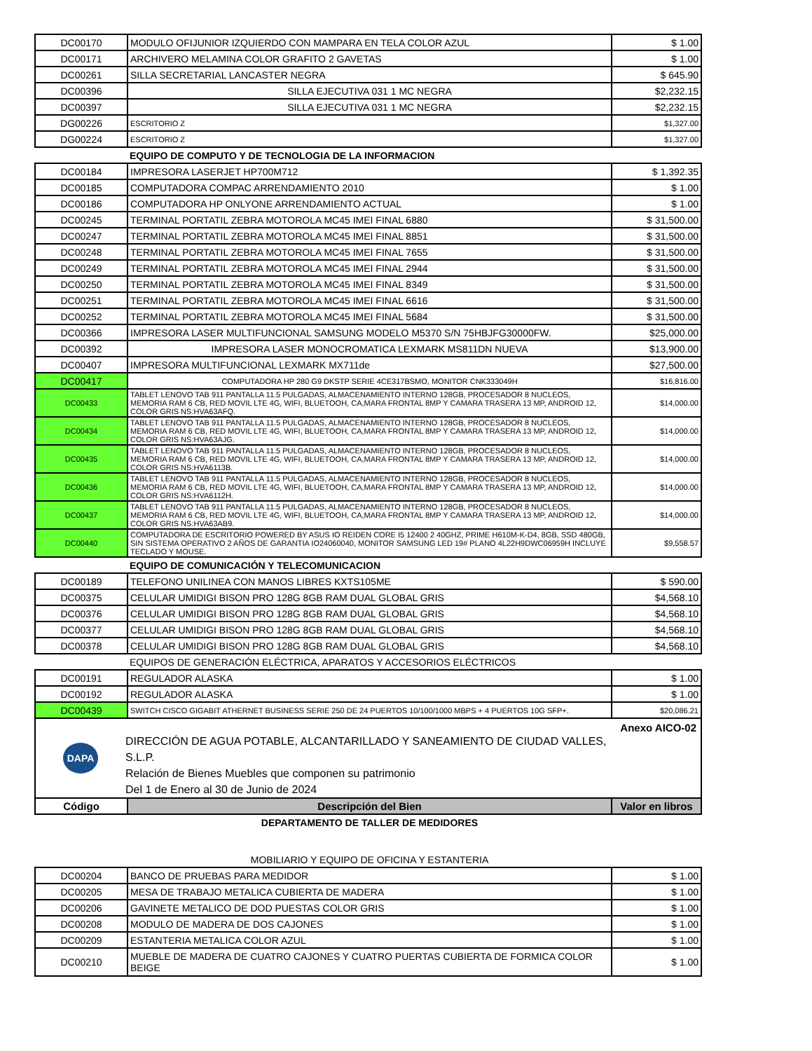| DC00170 | MODULO OFIJUNIOR IZQUIERDO CON MAMPARA EN TELA COLOR AZUL | $ 1.00 |
| DC00171 | ARCHIVERO MELAMINA COLOR GRAFITO 2 GAVETAS | $ 1.00 |
| DC00261 | SILLA SECRETARIAL LANCASTER NEGRA | $ 645.90 |
| DC00396 | SILLA EJECUTIVA 031 1 MC NEGRA | $2,232.15 |
| DC00397 | SILLA EJECUTIVA 031 1 MC NEGRA | $2,232.15 |
| DG00226 | ESCRITORIO Z | $1,327.00 |
| DG00224 | ESCRITORIO Z | $1,327.00 |
| | EQUIPO DE COMPUTO Y DE TECNOLOGIA DE LA INFORMACION | |
| DC00184 | IMPRESORA LASERJET HP700M712 | $ 1,392.35 |
| DC00185 | COMPUTADORA COMPAC ARRENDAMIENTO 2010 | $ 1.00 |
| DC00186 | COMPUTADORA HP ONLYONE ARRENDAMIENTO ACTUAL | $ 1.00 |
| DC00245 | TERMINAL PORTATIL ZEBRA MOTOROLA MC45 IMEI FINAL 6880 | $ 31,500.00 |
| DC00247 | TERMINAL PORTATIL ZEBRA MOTOROLA MC45 IMEI FINAL 8851 | $ 31,500.00 |
| DC00248 | TERMINAL PORTATIL ZEBRA MOTOROLA MC45 IMEI FINAL 7655 | $ 31,500.00 |
| DC00249 | TERMINAL PORTATIL ZEBRA MOTOROLA MC45 IMEI FINAL 2944 | $ 31,500.00 |
| DC00250 | TERMINAL PORTATIL ZEBRA MOTOROLA MC45 IMEI FINAL 8349 | $ 31,500.00 |
| DC00251 | TERMINAL PORTATIL ZEBRA MOTOROLA MC45 IMEI FINAL 6616 | $ 31,500.00 |
| DC00252 | TERMINAL PORTATIL ZEBRA MOTOROLA MC45 IMEI FINAL 5684 | $ 31,500.00 |
| DC00366 | IMPRESORA LASER MULTIFUNCIONAL SAMSUNG MODELO M5370 S/N 75HBJFG30000FW. | $25,000.00 |
| DC00392 | IMPRESORA LASER MONOCROMATICA LEXMARK MS811DN NUEVA | $13,900.00 |
| DC00407 | IMPRESORA MULTIFUNCIONAL LEXMARK MX711de | $27,500.00 |
| DC00417 | COMPUTADORA HP 280 G9 DKSTP SERIE 4CE317BSMO, MONITOR CNK333049H | $16,816.00 |
| DC00433 | TABLET LENOVO TAB 911 PANTALLA 11.5 PULGADAS, ALMACENAMIENTO INTERNO 128GB, PROCESADOR 8 NUCLEOS, MEMORIA RAM 6 CB, RED MOVIL LTE 4G, WIFI, BLUETOOH, CA,MARA FRONTAL 8MP Y CAMARA TRASERA 13 MP, ANDROID 12, COLOR GRIS NS:HVA63AFQ. | $14,000.00 |
| DC00434 | TABLET LENOVO TAB 911 PANTALLA 11.5 PULGADAS, ALMACENAMIENTO INTERNO 128GB, PROCESADOR 8 NUCLEOS, MEMORIA RAM 6 CB, RED MOVIL LTE 4G, WIFI, BLUETOOH, CA,MARA FRONTAL 8MP Y CAMARA TRASERA 13 MP, ANDROID 12, COLOR GRIS NS:HVA63AJG. | $14,000.00 |
| DC00435 | TABLET LENOVO TAB 911 PANTALLA 11.5 PULGADAS, ALMACENAMIENTO INTERNO 128GB, PROCESADOR 8 NUCLEOS, MEMORIA RAM 6 CB, RED MOVIL LTE 4G, WIFI, BLUETOOH, CA,MARA FRONTAL 8MP Y CAMARA TRASERA 13 MP, ANDROID 12, COLOR GRIS NS:HVA6113B. | $14,000.00 |
| DC00436 | TABLET LENOVO TAB 911 PANTALLA 11.5 PULGADAS, ALMACENAMIENTO INTERNO 128GB, PROCESADOR 8 NUCLEOS, MEMORIA RAM 6 CB, RED MOVIL LTE 4G, WIFI, BLUETOOH, CA,MARA FRONTAL 8MP Y CAMARA TRASERA 13 MP, ANDROID 12, COLOR GRIS NS:HVA6112H. | $14,000.00 |
| DC00437 | TABLET LENOVO TAB 911 PANTALLA 11.5 PULGADAS, ALMACENAMIENTO INTERNO 128GB, PROCESADOR 8 NUCLEOS, MEMORIA RAM 6 CB, RED MOVIL LTE 4G, WIFI, BLUETOOH, CA,MARA FRONTAL 8MP Y CAMARA TRASERA 13 MP, ANDROID 12, COLOR GRIS NS:HVA63AB9. | $14,000.00 |
| DC00440 | COMPUTADORA DE ESCRITORIO POWERED BY ASUS IO REIDEN CORE I5 12400 2 40GHZ, PRIME H610M-K-D4, 8GB, SSD 480GB, SIN SISTEMA OPERATIVO 2 AÑOS DE GARANTIA IO24060040, MONITOR SAMSUNG LED 19# PLANO 4L22H9DWC06959H INCLUYE TECLADO Y MOUSE. | $9,558.57 |
| | EQUIPO DE COMUNICACIÓN Y TELECOMUNICACION | |
| DC00189 | TELEFONO UNILINEA CON MANOS LIBRES KXTS105ME | $ 590.00 |
| DC00375 | CELULAR UMIDIGI BISON PRO 128G 8GB RAM DUAL GLOBAL GRIS | $4,568.10 |
| DC00376 | CELULAR UMIDIGI BISON PRO 128G 8GB RAM DUAL GLOBAL GRIS | $4,568.10 |
| DC00377 | CELULAR UMIDIGI BISON PRO 128G 8GB RAM DUAL GLOBAL GRIS | $4,568.10 |
| DC00378 | CELULAR UMIDIGI BISON PRO 128G 8GB RAM DUAL GLOBAL GRIS | $4,568.10 |
| | EQUIPOS DE GENERACIÓN ELÉCTRICA, APARATOS Y ACCESORIOS ELÉCTRICOS | |
| DC00191 | REGULADOR ALASKA | $ 1.00 |
| DC00192 | REGULADOR ALASKA | $ 1.00 |
| DC00439 | SWITCH CISCO GIGABIT ATHERNET BUSINESS SERIE 250 DE 24 PUERTOS 10/100/1000 MBPS + 4 PUERTOS 10G SFP+. | $20,086.21 |
| DAPA DIRECCIÓN DE AGUA POTABLE, ALCANTARILLADO Y SANEAMIENTO DE CIUDAD VALLES, S.L.P. Relación de Bienes Muebles que componen su patrimonio Del 1 de Enero al 30 de Junio de 2024 Anexo AICO-02 | | |
| Código | Descripción del Bien | Valor en libros |
| | DEPARTAMENTO DE TALLER DE MEDIDORES | |
| | MOBILIARIO Y EQUIPO DE OFICINA Y ESTANTERIA | |
| DC00204 | BANCO DE PRUEBAS PARA MEDIDOR | $ 1.00 |
| DC00205 | MESA DE TRABAJO METALICA CUBIERTA DE MADERA | $ 1.00 |
| DC00206 | GAVINETE METALICO DE DOD PUESTAS COLOR GRIS | $ 1.00 |
| DC00208 | MODULO DE MADERA DE DOS CAJONES | $ 1.00 |
| DC00209 | ESTANTERIA METALICA COLOR AZUL | $ 1.00 |
| DC00210 | MUEBLE DE MADERA DE CUATRO CAJONES Y CUATRO PUERTAS CUBIERTA DE FORMICA COLOR BEIGE | $ 1.00 |